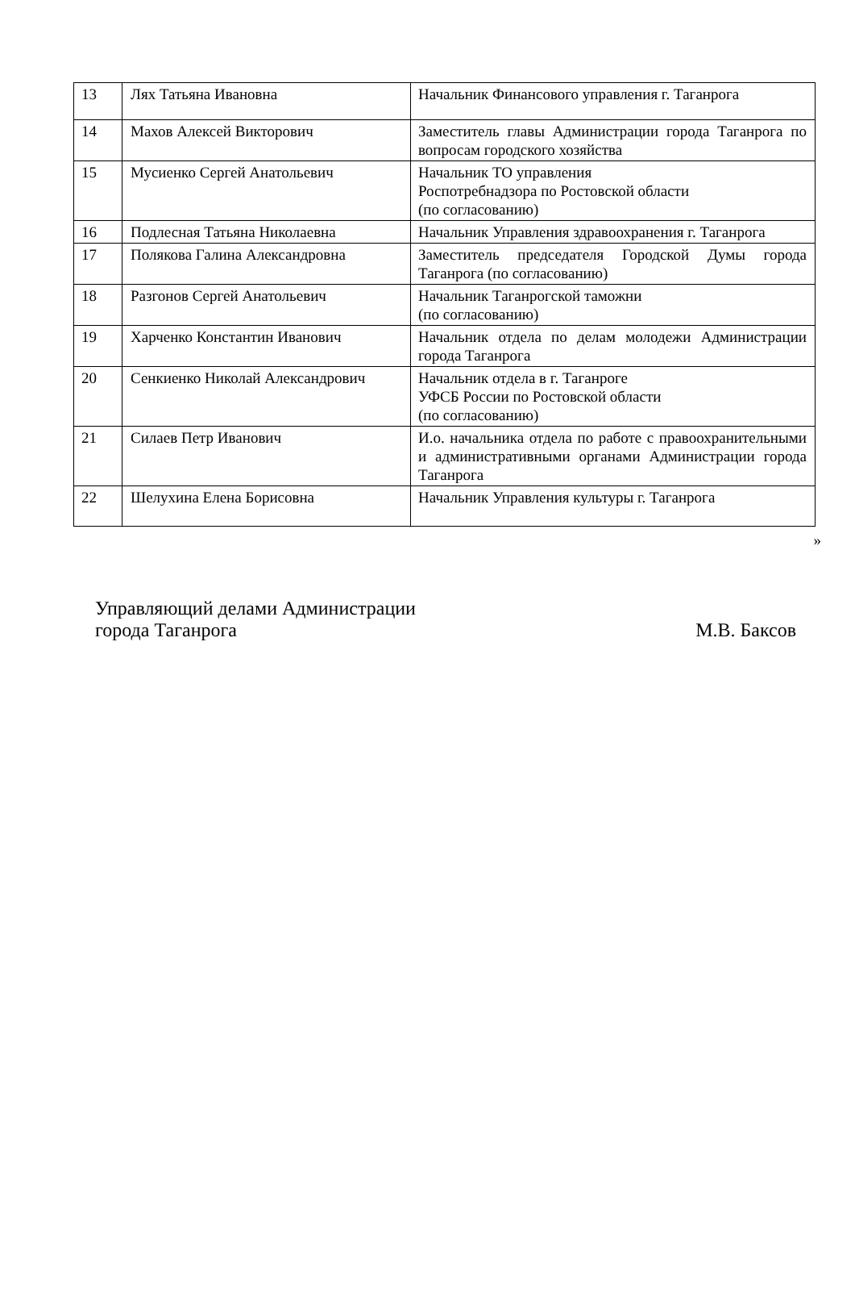| 13 | Лях Татьяна Ивановна | Начальник Финансового управления г. Таганрога |
| 14 | Махов Алексей Викторович | Заместитель главы Администрации города Таганрога по вопросам городского хозяйства |
| 15 | Мусиенко Сергей Анатольевич | Начальник ТО управления Роспотребнадзора по Ростовской области (по согласованию) |
| 16 | Подлесная Татьяна Николаевна | Начальник Управления здравоохранения г. Таганрога |
| 17 | Полякова Галина Александровна | Заместитель председателя Городской Думы города Таганрога (по согласованию) |
| 18 | Разгонов Сергей Анатольевич | Начальник Таганрогской таможни (по согласованию) |
| 19 | Харченко Константин Иванович | Начальник отдела по делам молодежи Администрации города Таганрога |
| 20 | Сенкиенко Николай Александрович | Начальник отдела в г. Таганроге УФСБ России по Ростовской области (по согласованию) |
| 21 | Силаев Петр Иванович | И.о. начальника отдела по работе с правоохранительными и административными органами Администрации города Таганрога |
| 22 | Шелухина Елена Борисовна | Начальник Управления культуры г. Таганрога |
»
Управляющий делами Администрации
города Таганрога
М.В. Баксов